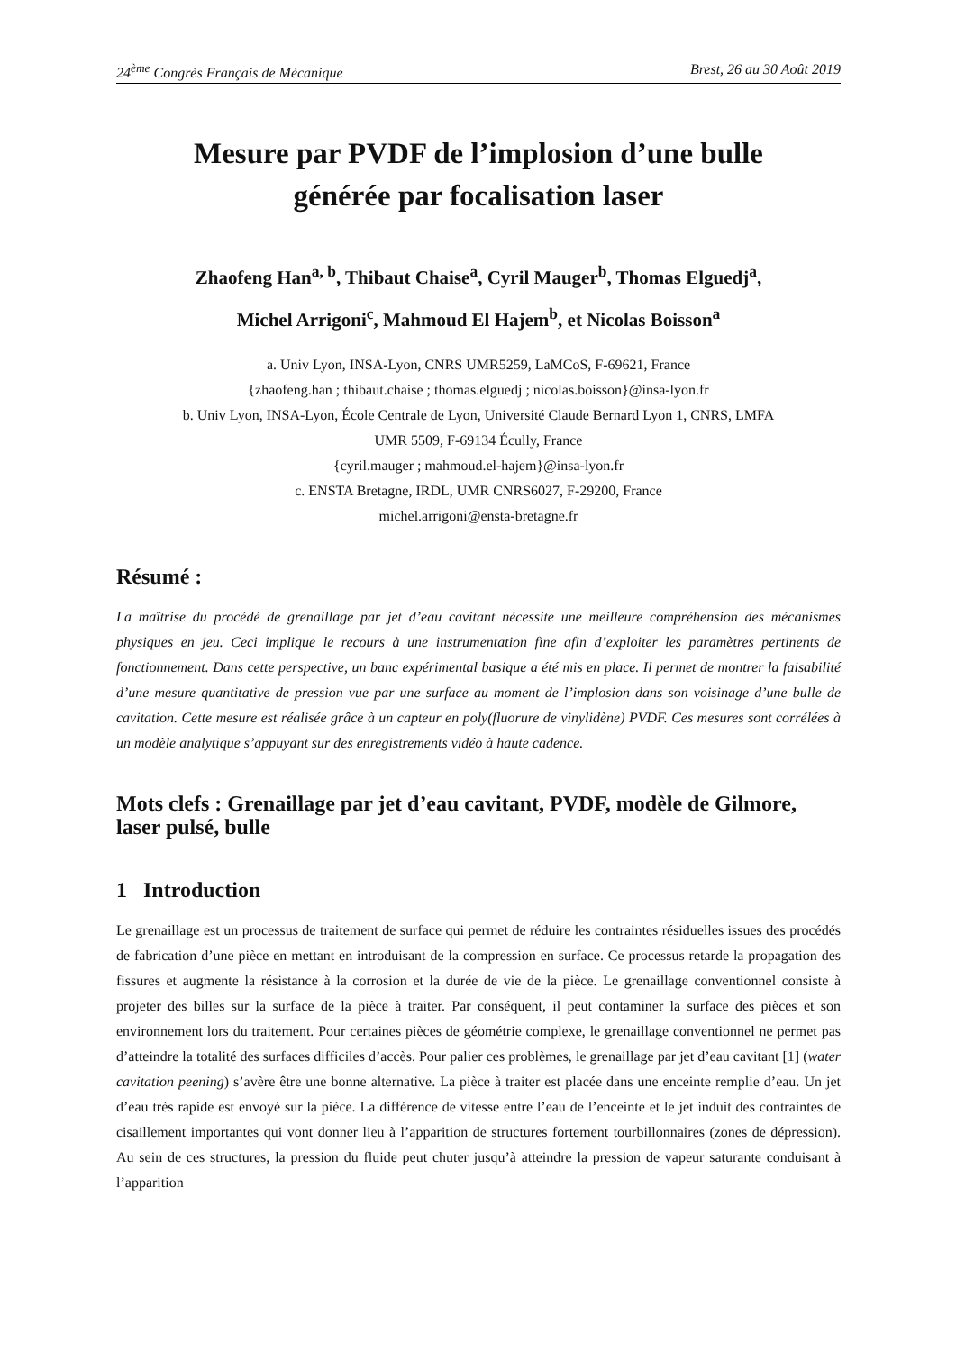24<sup>ème</sup> Congrès Français de Mécanique Brest, 26 au 30 Août 2019
Mesure par PVDF de l’implosion d’une bulle
générée par focalisation laser
Zhaofeng Han<sup>a, b</sup>, Thibaut Chaise<sup>a</sup>, Cyril Mauger<sup>b</sup>, Thomas Elguedj<sup>a</sup>,
Michel Arrigoni<sup>c</sup>, Mahmoud El Hajem<sup>b</sup>, et Nicolas Boisson<sup>a</sup>
a. Univ Lyon, INSA-Lyon, CNRS UMR5259, LaMCoS, F-69621, France
{zhaofeng.han ; thibaut.chaise ; thomas.elguedj ; nicolas.boisson}@insa-lyon.fr
b. Univ Lyon, INSA-Lyon, École Centrale de Lyon, Université Claude Bernard Lyon 1, CNRS, LMFA
UMR 5509, F-69134 Écully, France
{cyril.mauger ; mahmoud.el-hajem}@insa-lyon.fr
c. ENSTA Bretagne, IRDL, UMR CNRS6027, F-29200, France
michel.arrigoni@ensta-bretagne.fr
Résumé :
La maîtrise du procédé de grenaillage par jet d’eau cavitant nécessite une meilleure compréhension des mécanismes physiques en jeu. Ceci implique le recours à une instrumentation fine afin d’exploiter les paramètres pertinents de fonctionnement. Dans cette perspective, un banc expérimental basique a été mis en place. Il permet de montrer la faisabilité d’une mesure quantitative de pression vue par une surface au moment de l’implosion dans son voisinage d’une bulle de cavitation. Cette mesure est réalisée grâce à un capteur en poly(fluorure de vinylidène) PVDF. Ces mesures sont corrélées à un modèle analytique s’appuyant sur des enregistrements vidéo à haute cadence.
Mots clefs : Grenaillage par jet d’eau cavitant, PVDF, modèle de Gilmore, laser pulsé, bulle
1 Introduction
Le grenaillage est un processus de traitement de surface qui permet de réduire les contraintes résiduelles issues des procédés de fabrication d’une pièce en mettant en introduisant de la compression en surface. Ce processus retarde la propagation des fissures et augmente la résistance à la corrosion et la durée de vie de la pièce. Le grenaillage conventionnel consiste à projeter des billes sur la surface de la pièce à traiter. Par conséquent, il peut contaminer la surface des pièces et son environnement lors du traitement. Pour certaines pièces de géométrie complexe, le grenaillage conventionnel ne permet pas d’atteindre la totalité des surfaces difficiles d’accès. Pour palier ces problèmes, le grenaillage par jet d’eau cavitant [1] (water cavitation peening) s’avère être une bonne alternative. La pièce à traiter est placée dans une enceinte remplie d’eau. Un jet d’eau très rapide est envoyé sur la pièce. La différence de vitesse entre l’eau de l’enceinte et le jet induit des contraintes de cisaillement importantes qui vont donner lieu à l’apparition de structures fortement tourbillonnaires (zones de dépression). Au sein de ces structures, la pression du fluide peut chuter jusqu’à atteindre la pression de vapeur saturante conduisant à l’apparition